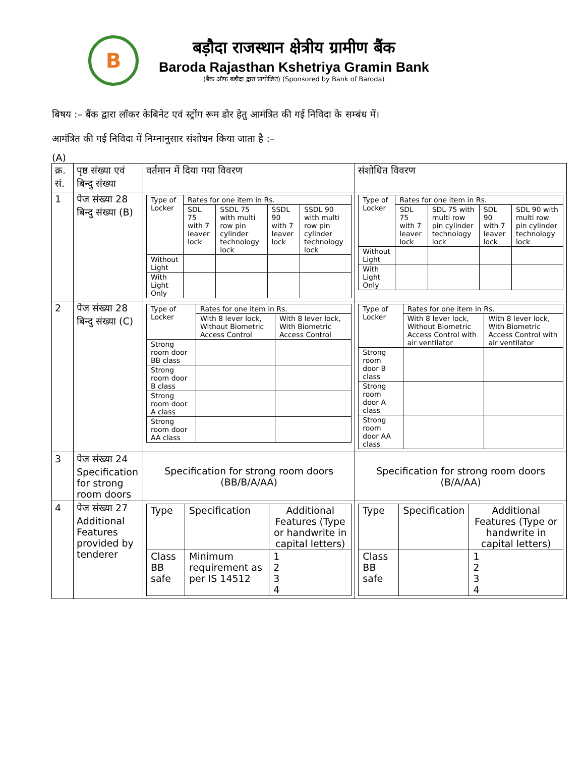B
बड़ौदा राजस्थान क्षेत्रीय ग्रामीण बैंक
Baroda Rajasthan Kshetriya Gramin Bank
(बैंक ऑफ बड़ौदा द्वारा प्रायोजित) (Sponsored by Bank of Baroda)
बिषय :– बैंक द्वारा लॉकर केबिनेट एवं स्ट्रोंग रूम डोर हेतु आमंत्रित की गई निविदा के सम्बंध में।
आमंत्रित की गई निविदा में निम्नानुसार संशोधन किया जाता है :–
(A)
| क्र. सं. | पृष्ठ संख्या एवं बिन्दु संख्या | वर्तमान में दिया गया विवरण | संशोधित विवरण |
| 1 | पेज संख्या 28 बिन्दु संख्या (B) | / Type of Locker / Rates for one item in Rs. / / / / / / SDL 75 with 7 leaver lock / SSDL 75 with multi row pin cylinder technology lock / SSDL 90 with 7 leaver lock / SSDL 90 with multi row pin cylinder technology lock / / Without Light / / / / / / With Light Only / / / / / | / Type of Locker / Rates for one item in Rs. / / / / / / SDL 75 with 7 leaver lock / SDL 75 with multi row pin cylinder technology lock / SDL 90 with 7 leaver lock / SDL 90 with multi row pin cylinder technology lock / / Without Light / / / / / / With Light Only / / / / / |
| 2 | पेज संख्या 28 बिन्दु संख्या (C) | / Type of Locker / Rates for one item in Rs. / / / / With 8 lever lock, Without Biometric Access Control / With 8 lever lock, With Biometric Access Control / / Strong room door BB class / / / / Strong room door B class / / / / Strong room door A class / / / / Strong room door AA class / / / | / Type of Locker / Rates for one item in Rs. / / / / With 8 lever lock, Without Biometric Access Control with air ventilator / With 8 lever lock, With Biometric Access Control with air ventilator / / Strong room door B class / / / / Strong room door A class / / / / Strong room door AA class / / / |
| 3 | पेज संख्या 24 Specification for strong room doors | Specification for strong room doors (BB/B/A/AA) | Specification for strong room doors (B/A/AA) |
| 4 | पेज संख्या 27 Additional Features provided by tenderer | / Type / Specification / Additional Features (Type or handwrite in capital letters) / / Class BB safe / Minimum requirement as per IS 14512 / 1 2 3 4 / | / Type / Specification / Additional Features (Type or handwrite in capital letters) / / Class BB safe / / 1 2 3 4 / |